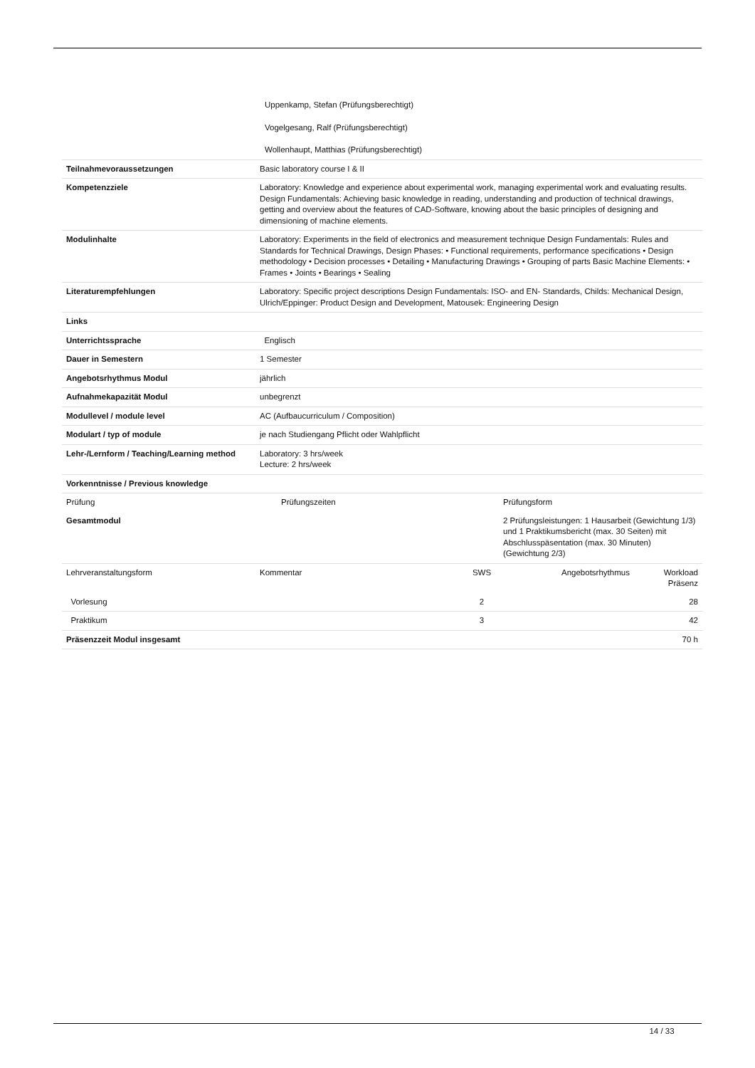| | Uppenkamp, Stefan (Prüfungsberechtigt) Vogelgesang, Ralf (Prüfungsberechtigt) Wollenhaupt, Matthias (Prüfungsberechtigt) |
| Teilnahmevoraussetzungen | Basic laboratory course I & II |
| Kompetenzziele | Laboratory: Knowledge and experience about experimental work, managing experimental work and evaluating results. Design Fundamentals: Achieving basic knowledge in reading, understanding and production of technical drawings, getting and overview about the features of CAD-Software, knowing about the basic principles of designing and dimensioning of machine elements. |
| Modulinhalte | Laboratory: Experiments in the field of electronics and measurement technique Design Fundamentals: Rules and Standards for Technical Drawings, Design Phases: • Functional requirements, performance specifications • Design methodology • Decision processes • Detailing • Manufacturing Drawings • Grouping of parts Basic Machine Elements: • Frames • Joints • Bearings • Sealing |
| Literaturempfehlungen | Laboratory: Specific project descriptions Design Fundamentals: ISO- and EN- Standards, Childs: Mechanical Design, Ulrich/Eppinger: Product Design and Development, Matousek: Engineering Design |
| Links | |
| Unterrichtssprache | Englisch |
| Dauer in Semestern | 1 Semester |
| Angebotsrhythmus Modul | jährlich |
| Aufnahmekapazität Modul | unbegrenzt |
| Modullevel / module level | AC (Aufbaucurriculum / Composition) |
| Modulart / typ of module | je nach Studiengang Pflicht oder Wahlpflicht |
| Lehr-/Lernform / Teaching/Learning method | Laboratory: 3 hrs/week Lecture: 2 hrs/week |
| Vorkenntnisse / Previous knowledge | |
| Prüfung | Prüfungszeiten | Prüfungsform |
| --- | --- | --- |
| Gesamtmodul | | 2 Prüfungsleistungen: 1 Hausarbeit (Gewichtung 1/3) und 1 Praktikumsbericht (max. 30 Seiten) mit Abschlusspäsentation (max. 30 Minuten) (Gewichtung 2/3) |
| Lehrveranstaltungsform | Kommentar | SWS | Angebotsrhythmus | Workload Präsenz |
| --- | --- | --- | --- | --- |
| Vorlesung | | 2 | | 28 |
| Praktikum | | 3 | | 42 |
| Präsenzzeit Modul insgesamt | | | | 70 h |
14 / 33